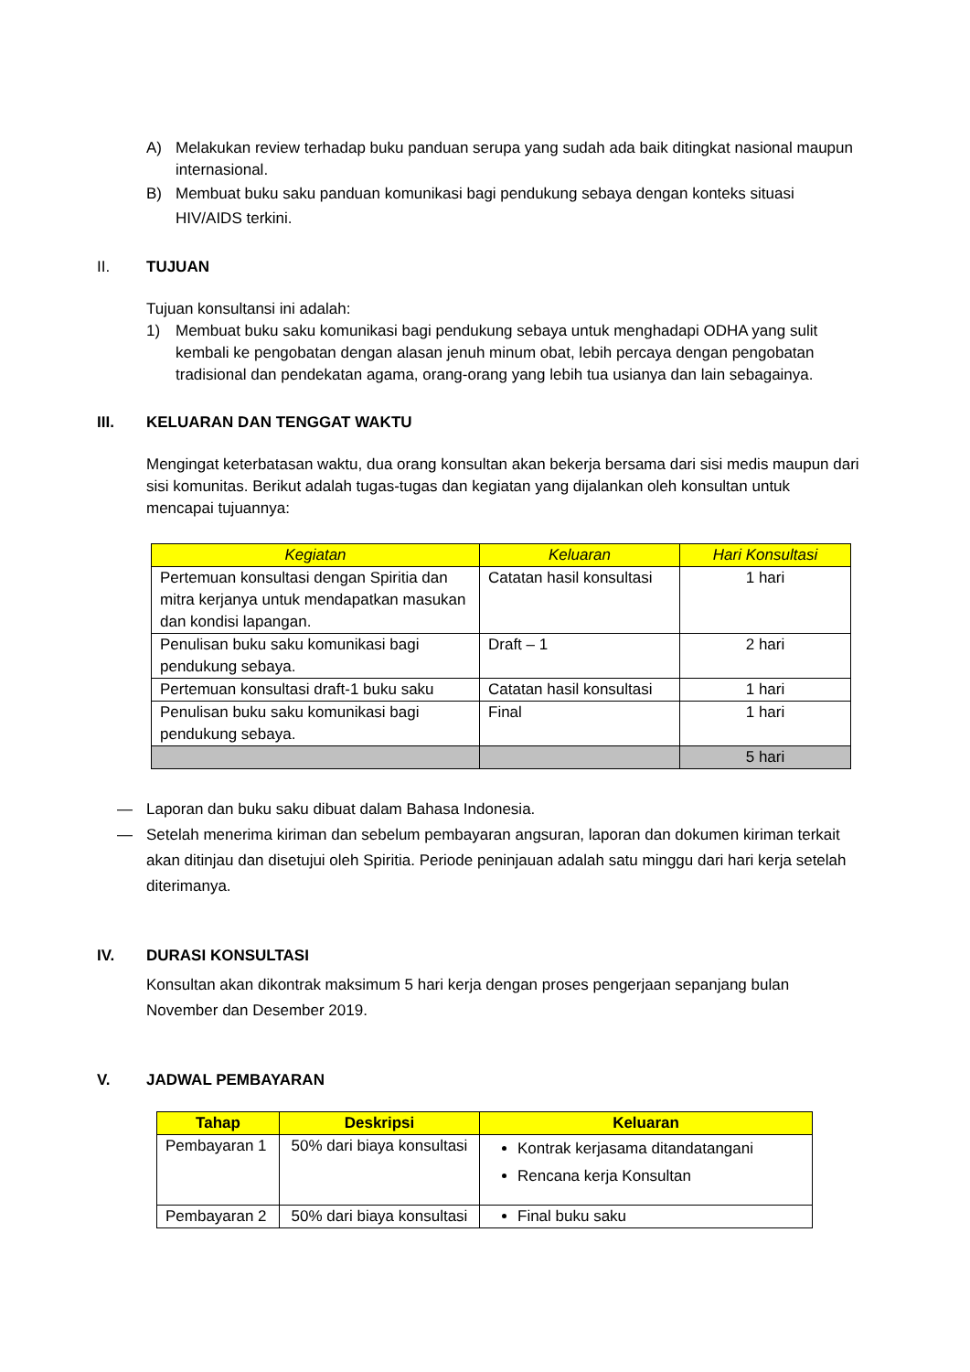A) Melakukan review terhadap buku panduan serupa yang sudah ada baik ditingkat nasional maupun internasional.
B) Membuat buku saku panduan komunikasi bagi pendukung sebaya dengan konteks situasi HIV/AIDS terkini.
II. TUJUAN
Tujuan konsultansi ini adalah:
1) Membuat buku saku komunikasi bagi pendukung sebaya untuk menghadapi ODHA yang sulit kembali ke pengobatan dengan alasan jenuh minum obat, lebih percaya dengan pengobatan tradisional dan pendekatan agama, orang-orang yang lebih tua usianya dan lain sebagainya.
III. KELUARAN DAN TENGGAT WAKTU
Mengingat keterbatasan waktu, dua orang konsultan akan bekerja bersama dari sisi medis maupun dari sisi komunitas. Berikut adalah tugas-tugas dan kegiatan yang dijalankan oleh konsultan untuk mencapai tujuannya:
| Kegiatan | Keluaran | Hari Konsultasi |
| --- | --- | --- |
| Pertemuan konsultasi dengan Spiritia dan mitra kerjanya untuk mendapatkan masukan dan kondisi lapangan. | Catatan hasil konsultasi | 1 hari |
| Penulisan buku saku komunikasi bagi pendukung sebaya. | Draft – 1 | 2 hari |
| Pertemuan konsultasi draft-1 buku saku | Catatan hasil konsultasi | 1 hari |
| Penulisan buku saku komunikasi bagi pendukung sebaya. | Final | 1 hari |
| | | 5 hari |
— Laporan dan buku saku dibuat dalam Bahasa Indonesia.
— Setelah menerima kiriman dan sebelum pembayaran angsuran, laporan dan dokumen kiriman terkait akan ditinjau dan disetujui oleh Spiritia. Periode peninjauan adalah satu minggu dari hari kerja setelah diterimanya.
IV. DURASI KONSULTASI
Konsultan akan dikontrak maksimum 5 hari kerja dengan proses pengerjaan sepanjang bulan November dan Desember 2019.
V. JADWAL PEMBAYARAN
| Tahap | Deskripsi | Keluaran |
| --- | --- | --- |
| Pembayaran 1 | 50% dari biaya konsultasi | Kontrak kerjasama ditandatangani Rencana kerja Konsultan |
| Pembayaran 2 | 50% dari biaya konsultasi | Final buku saku |